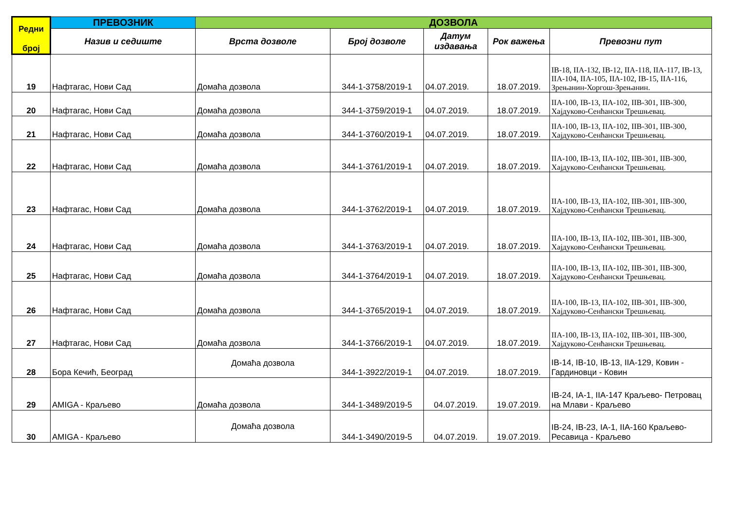| Редни број | ПРЕВОЗНИК | ДОЗВОЛА | | | | |
| --- | --- | --- | --- | --- | --- | --- |
| | Назив и седиште | Врста дозволе | Број дозволе | Датум издавања | Рок важења | Превозни пут |
| 19 | Нафтагас, Нови Сад | Домаћа дозвола | 344-1-3758/2019-1 | 04.07.2019. | 18.07.2019. | IB-18, IIA-132, IB-12, IIA-118, IIA-117, IB-13, IIA-104, IIA-105, IIA-102, IB-15, IIA-116, Зрењанин-Хоргош-Зрењанин. |
| 20 | Нафтагас, Нови Сад | Домаћа дозвола | 344-1-3759/2019-1 | 04.07.2019. | 18.07.2019. | IIA-100, IB-13, IIA-102, IIB-301, IIB-300, Хајдуково-Сенћански Трешњевац. |
| 21 | Нафтагас, Нови Сад | Домаћа дозвола | 344-1-3760/2019-1 | 04.07.2019. | 18.07.2019. | IIA-100, IB-13, IIA-102, IIB-301, IIB-300, Хајдуково-Сенћански Трешњевац. |
| 22 | Нафтагас, Нови Сад | Домаћа дозвола | 344-1-3761/2019-1 | 04.07.2019. | 18.07.2019. | IIA-100, IB-13, IIA-102, IIB-301, IIB-300, Хајдуково-Сенћански Трешњевац. |
| 23 | Нафтагас, Нови Сад | Домаћа дозвола | 344-1-3762/2019-1 | 04.07.2019. | 18.07.2019. | IIA-100, IB-13, IIA-102, IIB-301, IIB-300, Хајдуково-Сенћански Трешњевац. |
| 24 | Нафтагас, Нови Сад | Домаћа дозвола | 344-1-3763/2019-1 | 04.07.2019. | 18.07.2019. | IIA-100, IB-13, IIA-102, IIB-301, IIB-300, Хајдуково-Сенћански Трешњевац. |
| 25 | Нафтагас, Нови Сад | Домаћа дозвола | 344-1-3764/2019-1 | 04.07.2019. | 18.07.2019. | IIA-100, IB-13, IIA-102, IIB-301, IIB-300, Хајдуково-Сенћански Трешњевац. |
| 26 | Нафтагас, Нови Сад | Домаћа дозвола | 344-1-3765/2019-1 | 04.07.2019. | 18.07.2019. | IIA-100, IB-13, IIA-102, IIB-301, IIB-300, Хајдуково-Сенћански Трешњевац. |
| 27 | Нафтагас, Нови Сад | Домаћа дозвола | 344-1-3766/2019-1 | 04.07.2019. | 18.07.2019. | IIA-100, IB-13, IIA-102, IIB-301, IIB-300, Хајдуково-Сенћански Трешњевац. |
| 28 | Бора Кечић, Београд | Домаћа дозвола | 344-1-3922/2019-1 | 04.07.2019. | 18.07.2019. | IB-14, IB-10, IB-13, IIA-129, Ковин - Гардиновци - Ковин |
| 29 | AMIGA - Краљево | Домаћа дозвола | 344-1-3489/2019-5 | 04.07.2019. | 19.07.2019. | IB-24, IA-1, IIA-147 Краљево- Петровац на Млави - Краљево |
| 30 | AMIGA - Краљево | Домаћа дозвола | 344-1-3490/2019-5 | 04.07.2019. | 19.07.2019. | IB-24, IB-23, IA-1, IIA-160 Краљево-Ресавица - Краљево |